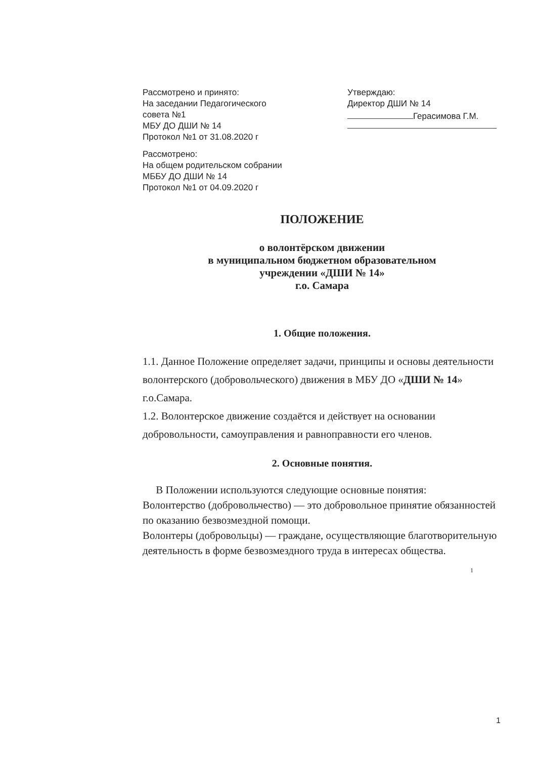Рассмотрено и принято:
На заседании Педагогического
совета №1
МБУ ДО ДШИ № 14
Протокол №1 от 31.08.2020 г
Рассмотрено:
На общем родительском собрании
МББУ ДО ДШИ № 14
Протокол №1 от 04.09.2020 г
Утверждаю:
Директор ДШИ № 14
Герасимова Г.М.
ПОЛОЖЕНИЕ
о волонтёрском движении
в муниципальном бюджетном образовательном
учреждении «ДШИ № 14»
г.о. Самара
1. Общие положения.
1.1. Данное Положение определяет задачи, принципы и основы деятельности волонтерского (добровольческого) движения в МБУ ДО «ДШИ № 14» г.о.Самара.
1.2. Волонтерское движение создаётся и действует на основании добровольности, самоуправления и равноправности его членов.
2. Основные понятия.
В Положении используются следующие основные понятия:
Волонтерство (добровольчество) — это добровольное принятие обязанностей по оказанию безвозмездной помощи.
Волонтеры (добровольцы) — граждане, осуществляющие благотворительную деятельность в форме безвозмездного труда в интересах общества.
1
1